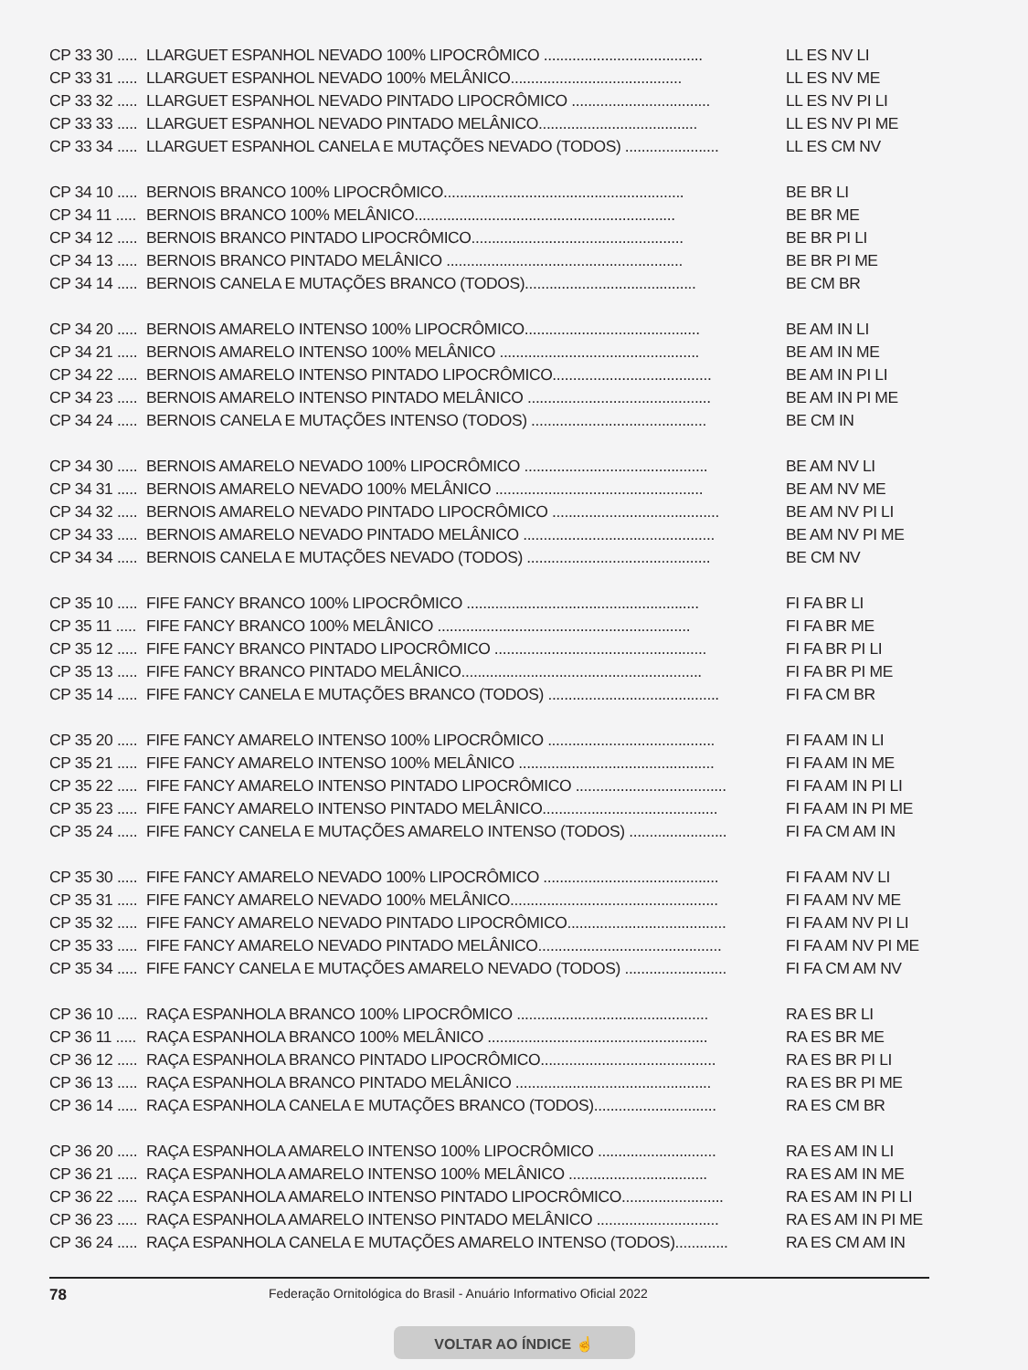CP 33 30 ..... LLARGUET ESPANHOL NEVADO 100% LIPOCRÔMICO ....................................... LL ES NV LI
CP 33 31 ..... LLARGUET ESPANHOL NEVADO 100% MELÂNICO.......................................... LL ES NV ME
CP 33 32 ..... LLARGUET ESPANHOL NEVADO PINTADO LIPOCRÔMICO .................................. LL ES NV PI LI
CP 33 33 ..... LLARGUET ESPANHOL NEVADO PINTADO MELÂNICO....................................... LL ES NV PI ME
CP 33 34 ..... LLARGUET ESPANHOL CANELA E MUTAÇÕES NEVADO (TODOS) ....................... LL ES CM NV
CP 34 10 ..... BERNOIS BRANCO 100% LIPOCRÔMICO........................................................... BE BR LI
CP 34 11 ..... BERNOIS BRANCO 100% MELÂNICO................................................................ BE BR ME
CP 34 12 ..... BERNOIS BRANCO PINTADO LIPOCRÔMICO.................................................... BE BR PI LI
CP 34 13 ..... BERNOIS BRANCO PINTADO MELÂNICO .......................................................... BE BR PI ME
CP 34 14 ..... BERNOIS CANELA E MUTAÇÕES BRANCO (TODOS).......................................... BE CM BR
CP 34 20 ..... BERNOIS AMARELO INTENSO 100% LIPOCRÔMICO........................................... BE AM IN LI
CP 34 21 ..... BERNOIS AMARELO INTENSO 100% MELÂNICO ................................................. BE AM IN ME
CP 34 22 ..... BERNOIS AMARELO INTENSO PINTADO LIPOCRÔMICO....................................... BE AM IN PI LI
CP 34 23 ..... BERNOIS AMARELO INTENSO PINTADO MELÂNICO ............................................. BE AM IN PI ME
CP 34 24 ..... BERNOIS CANELA E MUTAÇÕES INTENSO (TODOS) ........................................... BE CM IN
CP 34 30 ..... BERNOIS AMARELO NEVADO 100% LIPOCRÔMICO ............................................. BE AM NV LI
CP 34 31 ..... BERNOIS AMARELO NEVADO 100% MELÂNICO ................................................... BE AM NV ME
CP 34 32 ..... BERNOIS AMARELO NEVADO PINTADO LIPOCRÔMICO ......................................... BE AM NV PI LI
CP 34 33 ..... BERNOIS AMARELO NEVADO PINTADO MELÂNICO ............................................... BE AM NV PI ME
CP 34 34 ..... BERNOIS CANELA E MUTAÇÕES NEVADO (TODOS) ............................................. BE CM NV
CP 35 10 ..... FIFE FANCY BRANCO 100% LIPOCRÔMICO ......................................................... FI FA BR LI
CP 35 11 ..... FIFE FANCY BRANCO 100% MELÂNICO .............................................................. FI FA BR ME
CP 35 12 ..... FIFE FANCY BRANCO PINTADO LIPOCRÔMICO .................................................... FI FA BR PI LI
CP 35 13 ..... FIFE FANCY BRANCO PINTADO MELÂNICO........................................................... FI FA BR PI ME
CP 35 14 ..... FIFE FANCY CANELA E MUTAÇÕES BRANCO (TODOS) .......................................... FI FA CM BR
CP 35 20 ..... FIFE FANCY AMARELO INTENSO 100% LIPOCRÔMICO ......................................... FI FA AM IN LI
CP 35 21 ..... FIFE FANCY AMARELO INTENSO 100% MELÂNICO ................................................ FI FA AM IN ME
CP 35 22 ..... FIFE FANCY AMARELO INTENSO PINTADO LIPOCRÔMICO ..................................... FI FA AM IN PI LI
CP 35 23 ..... FIFE FANCY AMARELO INTENSO PINTADO MELÂNICO........................................... FI FA AM IN PI ME
CP 35 24 ..... FIFE FANCY CANELA E MUTAÇÕES AMARELO INTENSO (TODOS) ........................ FI FA CM AM IN
CP 35 30 ..... FIFE FANCY AMARELO NEVADO 100% LIPOCRÔMICO ........................................... FI FA AM NV LI
CP 35 31 ..... FIFE FANCY AMARELO NEVADO 100% MELÂNICO................................................... FI FA AM NV ME
CP 35 32 ..... FIFE FANCY AMARELO NEVADO PINTADO LIPOCRÔMICO....................................... FI FA AM NV PI LI
CP 35 33 ..... FIFE FANCY AMARELO NEVADO PINTADO MELÂNICO............................................. FI FA AM NV PI ME
CP 35 34 ..... FIFE FANCY CANELA E MUTAÇÕES AMARELO NEVADO (TODOS) ......................... FI FA CM AM NV
CP 36 10 ..... RAÇA ESPANHOLA BRANCO 100% LIPOCRÔMICO ............................................... RA ES BR LI
CP 36 11 ..... RAÇA ESPANHOLA BRANCO 100% MELÂNICO ...................................................... RA ES BR ME
CP 36 12 ..... RAÇA ESPANHOLA BRANCO PINTADO LIPOCRÔMICO........................................... RA ES BR PI LI
CP 36 13 ..... RAÇA ESPANHOLA BRANCO PINTADO MELÂNICO ................................................ RA ES BR PI ME
CP 36 14 ..... RAÇA ESPANHOLA CANELA E MUTAÇÕES BRANCO (TODOS).............................. RA ES CM BR
CP 36 20 ..... RAÇA ESPANHOLA AMARELO INTENSO 100% LIPOCRÔMICO ............................. RA ES AM IN LI
CP 36 21 ..... RAÇA ESPANHOLA AMARELO INTENSO 100% MELÂNICO .................................. RA ES AM IN ME
CP 36 22 ..... RAÇA ESPANHOLA AMARELO INTENSO PINTADO LIPOCRÔMICO......................... RA ES AM IN PI LI
CP 36 23 ..... RAÇA ESPANHOLA AMARELO INTENSO PINTADO MELÂNICO .............................. RA ES AM IN PI ME
CP 36 24 ..... RAÇA ESPANHOLA CANELA E MUTAÇÕES AMARELO INTENSO (TODOS)............. RA ES CM AM IN
78 Federação Ornitológica do Brasil - Anuário Informativo Oficial 2022
VOLTAR AO ÍNDICE ☝